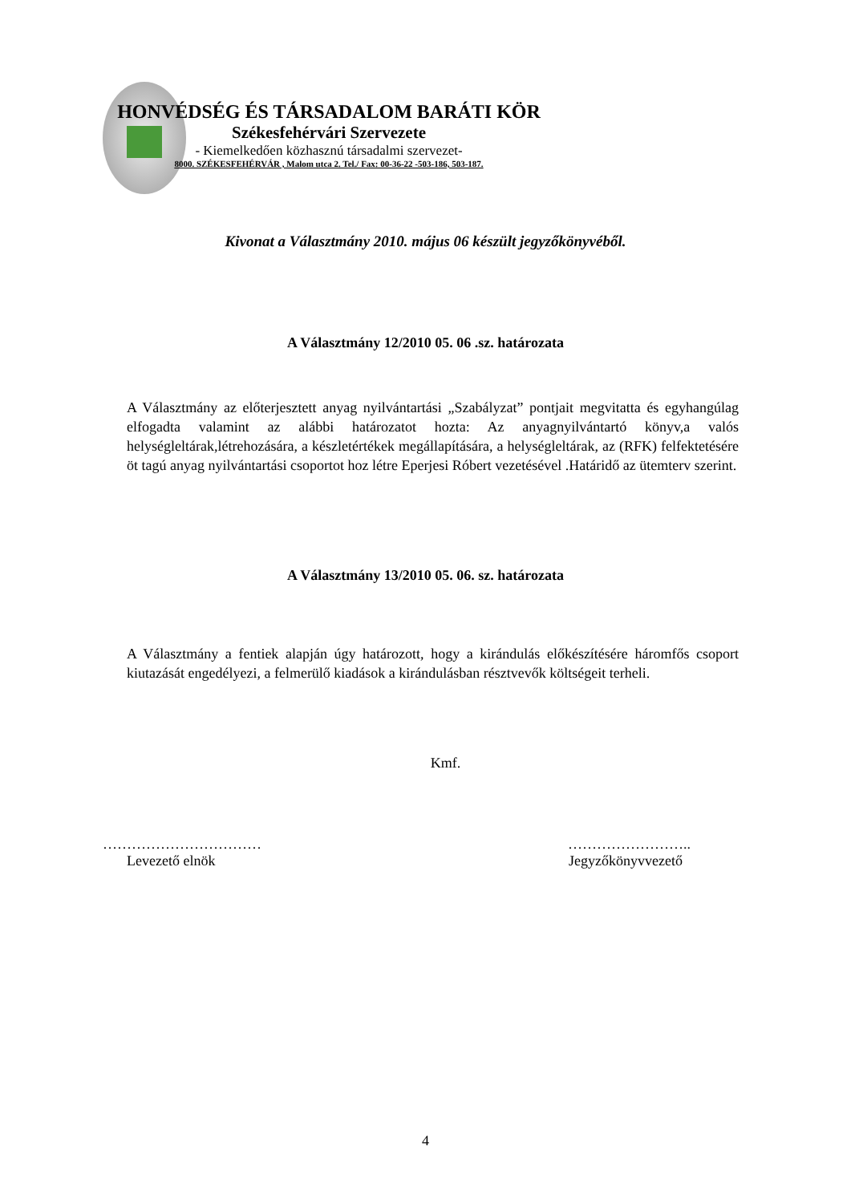HONVÉDSÉG ÉS TÁRSADALOM BARÁTI KÖR
Székesfehérvári Szervezete
- Kiemelkedően közhasznú társadalmi szervezet-
8000. SZÉKESFEHÉRVÁR , Malom utca 2. Tel./ Fax: 00-36-22 -503-186, 503-187.
Kivonat a Választmány 2010. május 06 készült jegyzőkönyvéből.
A Választmány 12/2010 05. 06 .sz. határozata
A Választmány az előterjesztett anyag nyilvántartási „Szabályzat” pontjait megvitatta és egyhangúlag elfogadta valamint az alábbi határozatot hozta: Az anyagnyilvántartó könyv,a valós helységleltárak,létrehozására, a készletértékek megállapítására, a helységleltárak, az (RFK) felfektetésére öt tagú anyag nyilvántartási csoportot hoz létre Eperjesi Róbert vezetésével .Határidő az ütemterv szerint.
A Választmány 13/2010 05. 06. sz. határozata
A Választmány a fentiek alapján úgy határozott, hogy a kirándulás előkészítésére háromfős csoport kiutazását engedélyezi, a felmerülő kiadások a kirándulásban résztvevők költségeit terheli.
Kmf.
…………………………… ……………………..
Levezető elnök Jegyzőkönyvvezető
4